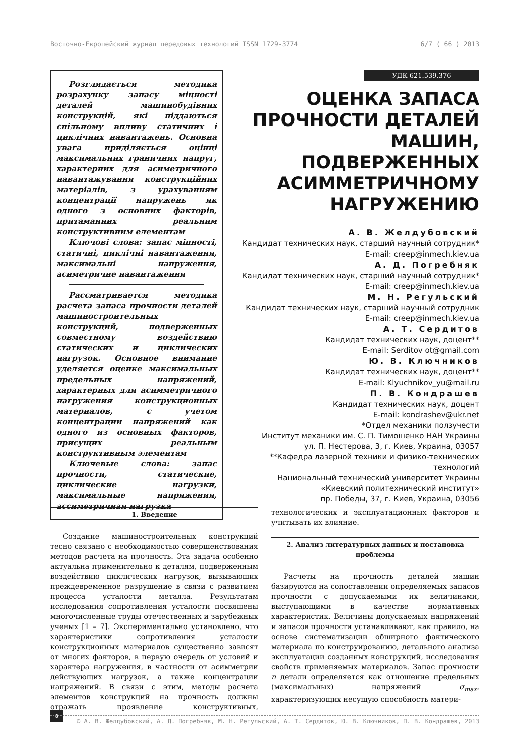Восточно-Европейский журнал передовых технологий ISSN 1729-3774 6/7 ( 66 ) 2013
Розглядається методика розрахунку запасу міцності деталей машинобудівних конструкцій, які піддаються спільному впливу статичних і циклічних навантажень. Основна увага приділяється оцінці максимальних граничних напруг, характерних для асиметричного навантажування конструкційних матеріалів, з урахуванням концентрації напружень як одного з основних факторів, притаманних реальним конструктивним елементам
Ключові слова: запас міцності, статичні, циклічні навантаження, максимальні напруження, асиметричне навантаження
Рассматривается методика расчета запаса прочности деталей машиностроительных конструкций, подверженных совместному воздействию статических и циклических нагрузок. Основное внимание уделяется оценке максимальных предельных напряжений, характерных для асимметричного нагружения конструкционных материалов, с учетом концентрации напряжений как одного из основных факторов, присущих реальным конструктивным элементам
Ключевые слова: запас прочности, статические, циклические нагрузки, максимальные напряжения, ассиметричная нагрузка
УДК 621.539.376
ОЦЕНКА ЗАПАСА ПРОЧНОСТИ ДЕТАЛЕЙ МАШИН, ПОДВЕРЖЕННЫХ АСИММЕТРИЧНОМУ НАГРУЖЕНИЮ
А. В. Желдубовский
Кандидат технических наук, старший научный сотрудник*
E-mail: creep@inmech.kiev.ua
А. Д. Погребняк
Кандидат технических наук, старший научный сотрудник*
E-mail: creep@inmech.kiev.ua
М. Н. Регульский
Кандидат технических наук, старший научный сотрудник
E-mail: creep@inmech.kiev.ua
А. Т. Сердитов
Кандидат технических наук, доцент**
E-mail: Serditov ot@gmail.com
Ю. В. Ключников
Кандидат технических наук, доцент**
E-mail: Klyuchnikov_yu@mail.ru
П. В. Кондрашев
Кандидат технических наук, доцент
E-mail: kondrashev@ukr.net
*Отдел механики ползучести
Институт механики им. С. П. Тимошенко НАН Украины
ул. П. Нестерова, 3, г. Киев, Украина, 03057
**Кафедра лазерной техники и физико-технических технологий
Национальный технический университет Украины
«Киевский политехнический институт»
пр. Победы, 37, г. Киев, Украина, 03056
1. Введение
Создание машиностроительных конструкций тесно связано с необходимостью совершенствования методов расчета на прочность. Эта задача особенно актуальна применительно к деталям, подверженным воздействию циклических нагрузок, вызывающих преждевременное разрушение в связи с развитием процесса усталости металла. Результатам исследования сопротивления усталости посвящены многочисленные труды отечественных и зарубежных ученых [1 – 7]. Экспериментально установлено, что характеристики сопротивления усталости конструкционных материалов существенно зависят от многих факторов, в первую очередь от условий и характера нагружения, в частности от асимметрии действующих нагрузок, а также концентрации напряжений. В связи с этим, методы расчета элементов конструкций на прочность должны отражать проявление конструктивных, технологических и эксплуатационных факторов и учитывать их влияние.
2. Анализ литературных данных и постановка проблемы
Расчеты на прочность деталей машин базируются на сопоставлении определяемых запасов прочности с допускаемыми их величинами, выступающими в качестве нормативных характеристик. Величины допускаемых напряжений и запасов прочности устанавливают, как правило, на основе систематизации обширного фактического материала по конструированию, детального анализа эксплуатации созданных конструкций, исследования свойств применяемых материалов. Запас прочности n детали определяется как отношение предельных (максимальных) напряжений σ<sub>max</sub>, характеризующих несущую способность матери-
8
© А. В. Желдубовский, А. Д. Погребняк, М. Н. Регульский, А. Т. Сердитов, Ю. В. Ключников, П. В. Кондрашев, 2013